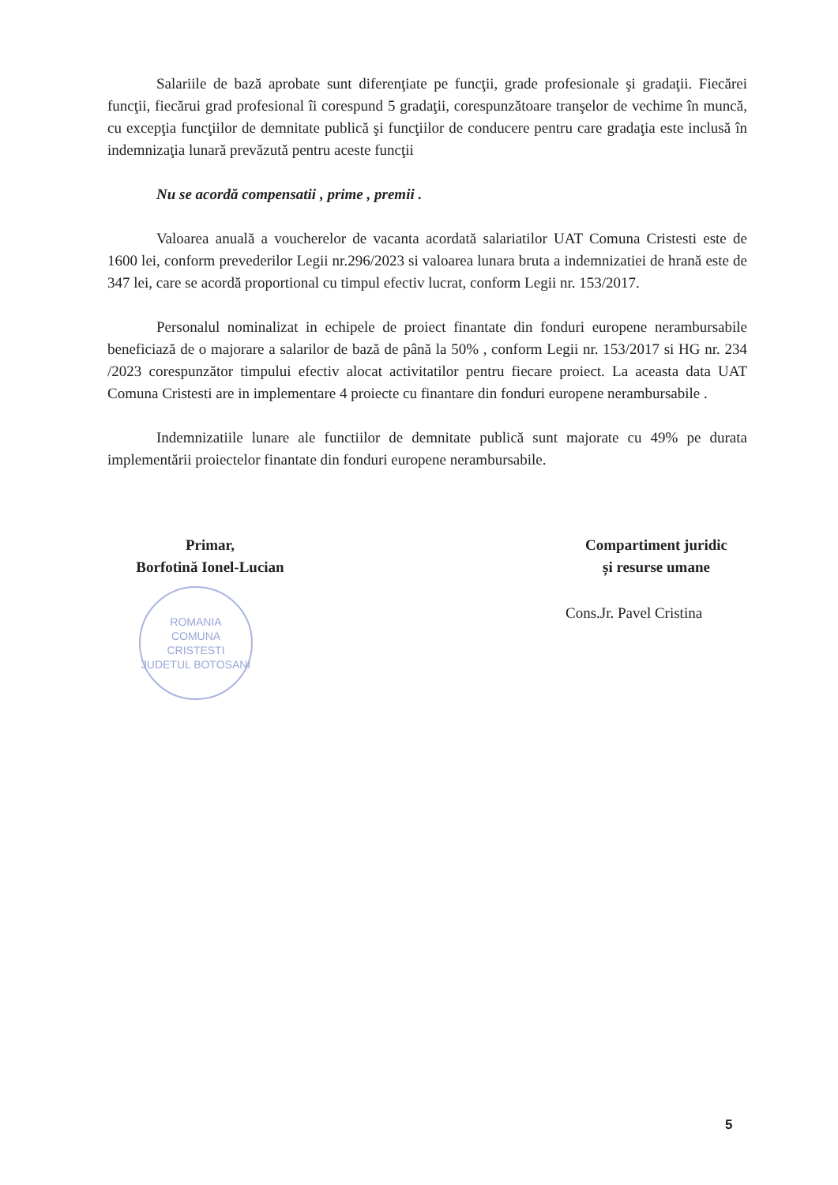Salariile de bază aprobate sunt diferenţiate pe funcţii, grade profesionale şi gradaţii. Fiecărei funcţii, fiecărui grad profesional îi corespund 5 gradaţii, corespunzătoare tranşelor de vechime în muncă, cu excepţia funcţiilor de demnitate publică şi funcţiilor de conducere pentru care gradaţia este inclusă în indemnizaţia lunară prevăzută pentru aceste funcţii
Nu se acordă compensatii , prime , premii .
Valoarea anuală a voucherelor de vacanta acordată salariatilor UAT Comuna Cristesti este de 1600 lei, conform prevederilor Legii nr.296/2023 si valoarea lunara bruta a indemnizatiei de hrană este de 347 lei, care se acordă proportional cu timpul efectiv lucrat, conform Legii nr. 153/2017.
Personalul nominalizat in echipele de proiect finantate din fonduri europene nerambursabile beneficiază de o majorare a salarilor de bază de până la 50% , conform Legii nr. 153/2017 si HG nr. 234 /2023 corespunzător timpului efectiv alocat activitatilor pentru fiecare proiect. La aceasta data UAT Comuna Cristesti are in implementare 4 proiecte cu finantare din fonduri europene nerambursabile .
Indemnizatiile lunare ale functiilor de demnitate publică sunt majorate cu 49% pe durata implementării proiectelor finantate din fonduri europene nerambursabile.
Primar,
Borfotină Ionel-Lucian
ROMANIA
COMUNA
CRISTESTI
JUDETUL BOTOSANI
Compartiment juridic
și resurse umane
Cons.Jr. Pavel Cristina
5